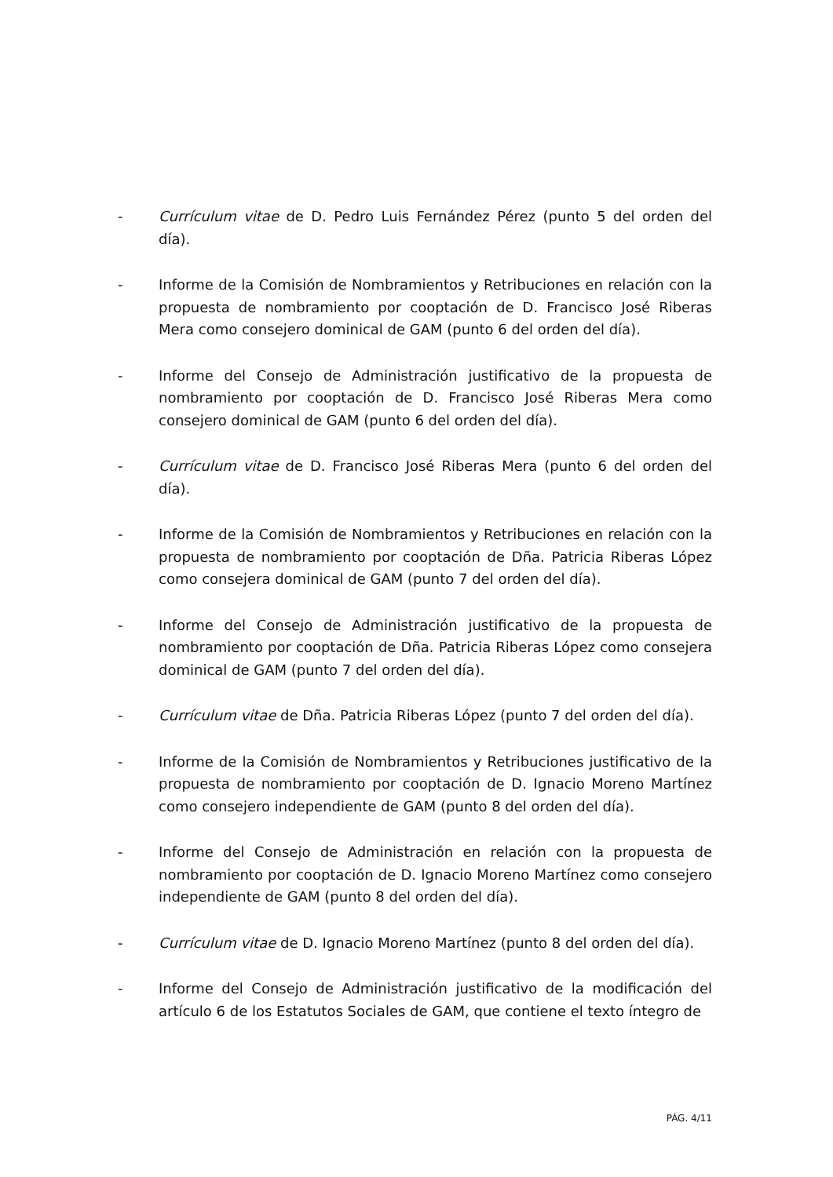- Currículum vitae de D. Pedro Luis Fernández Pérez (punto 5 del orden del día).
- Informe de la Comisión de Nombramientos y Retribuciones en relación con la propuesta de nombramiento por cooptación de D. Francisco José Riberas Mera como consejero dominical de GAM (punto 6 del orden del día).
- Informe del Consejo de Administración justificativo de la propuesta de nombramiento por cooptación de D. Francisco José Riberas Mera como consejero dominical de GAM (punto 6 del orden del día).
- Currículum vitae de D. Francisco José Riberas Mera (punto 6 del orden del día).
- Informe de la Comisión de Nombramientos y Retribuciones en relación con la propuesta de nombramiento por cooptación de Dña. Patricia Riberas López como consejera dominical de GAM (punto 7 del orden del día).
- Informe del Consejo de Administración justificativo de la propuesta de nombramiento por cooptación de Dña. Patricia Riberas López como consejera dominical de GAM (punto 7 del orden del día).
- Currículum vitae de Dña. Patricia Riberas López (punto 7 del orden del día).
- Informe de la Comisión de Nombramientos y Retribuciones justificativo de la propuesta de nombramiento por cooptación de D. Ignacio Moreno Martínez como consejero independiente de GAM (punto 8 del orden del día).
- Informe del Consejo de Administración en relación con la propuesta de nombramiento por cooptación de D. Ignacio Moreno Martínez como consejero independiente de GAM (punto 8 del orden del día).
- Currículum vitae de D. Ignacio Moreno Martínez (punto 8 del orden del día).
- Informe del Consejo de Administración justificativo de la modificación del artículo 6 de los Estatutos Sociales de GAM, que contiene el texto íntegro de
PÁG. 4/11